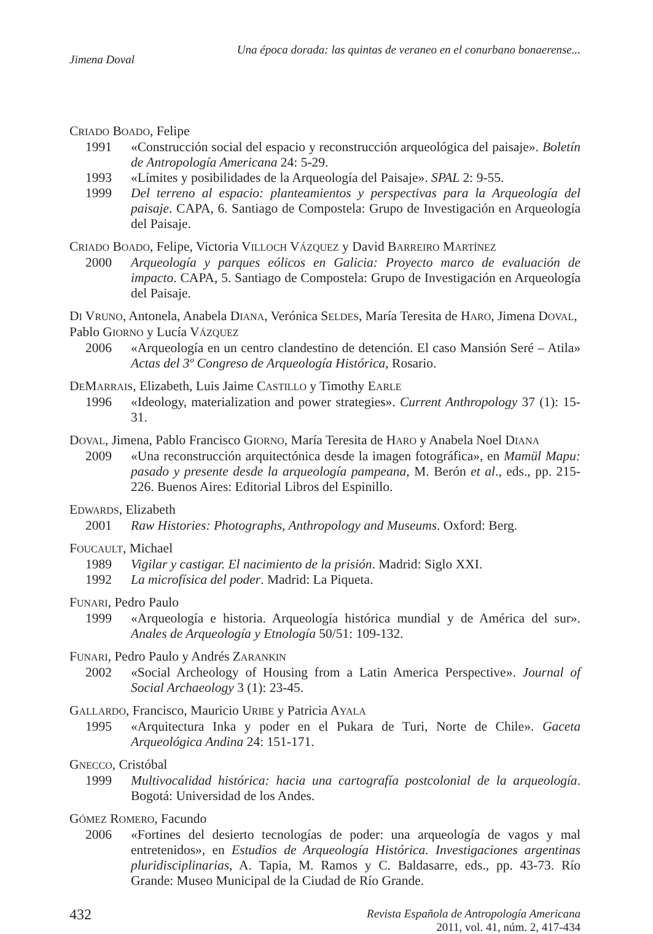Jimena Doval Una época dorada: las quintas de veraneo en el conurbano bonaerense...
CRIADO BOADO, Felipe
1991 «Construcción social del espacio y reconstrucción arqueológica del paisaje». Boletín de Antropología Americana 24: 5-29.
1993 «Límites y posibilidades de la Arqueología del Paisaje». SPAL 2: 9-55.
1999 Del terreno al espacio: planteamientos y perspectivas para la Arqueología del paisaje. CAPA, 6. Santiago de Compostela: Grupo de Investigación en Arqueología del Paisaje.
CRIADO BOADO, Felipe, Victoria VILLOCH VÁZQUEZ y David BARREIRO MARTÍNEZ
2000 Arqueología y parques eólicos en Galicia: Proyecto marco de evaluación de impacto. CAPA, 5. Santiago de Compostela: Grupo de Investigación en Arqueología del Paisaje.
DI VRUNO, Antonela, Anabela DIANA, Verónica SELDES, María Teresita de HARO, Jimena DOVAL, Pablo GIORNO y Lucía VÁZQUEZ
2006 «Arqueología en un centro clandestino de detención. El caso Mansión Seré – Atila» Actas del 3º Congreso de Arqueología Histórica, Rosario.
DEMARRAIS, Elizabeth, Luis Jaime CASTILLO y Timothy EARLE
1996 «Ideology, materialization and power strategies». Current Anthropology 37 (1): 15-31.
DOVAL, Jimena, Pablo Francisco GIORNO, María Teresita de HARO y Anabela Noel DIANA
2009 «Una reconstrucción arquitectónica desde la imagen fotográfica», en Mamül Mapu: pasado y presente desde la arqueología pampeana, M. Berón et al., eds., pp. 215-226. Buenos Aires: Editorial Libros del Espinillo.
EDWARDS, Elizabeth
2001 Raw Histories: Photographs, Anthropology and Museums. Oxford: Berg.
FOUCAULT, Michael
1989 Vigilar y castigar. El nacimiento de la prisión. Madrid: Siglo XXI.
1992 La microfísica del poder. Madrid: La Piqueta.
FUNARI, Pedro Paulo
1999 «Arqueología e historia. Arqueología histórica mundial y de América del sur». Anales de Arqueología y Etnología 50/51: 109-132.
FUNARI, Pedro Paulo y Andrés ZARANKIN
2002 «Social Archeology of Housing from a Latin America Perspective». Journal of Social Archaeology 3 (1): 23-45.
GALLARDO, Francisco, Mauricio URIBE y Patricia AYALA
1995 «Arquitectura Inka y poder en el Pukara de Turi, Norte de Chile». Gaceta Arqueológica Andina 24: 151-171.
GNECCO, Cristóbal
1999 Multivocalidad histórica: hacia una cartografía postcolonial de la arqueología. Bogotá: Universidad de los Andes.
GÓMEZ ROMERO, Facundo
2006 «Fortines del desierto tecnologías de poder: una arqueología de vagos y mal entretenidos», en Estudios de Arqueología Histórica. Investigaciones argentinas pluridisciplinarias, A. Tapia, M. Ramos y C. Baldasarre, eds., pp. 43-73. Río Grande: Museo Municipal de la Ciudad de Río Grande.
432
Revista Española de Antropología Americana
2011, vol. 41, núm. 2, 417-434